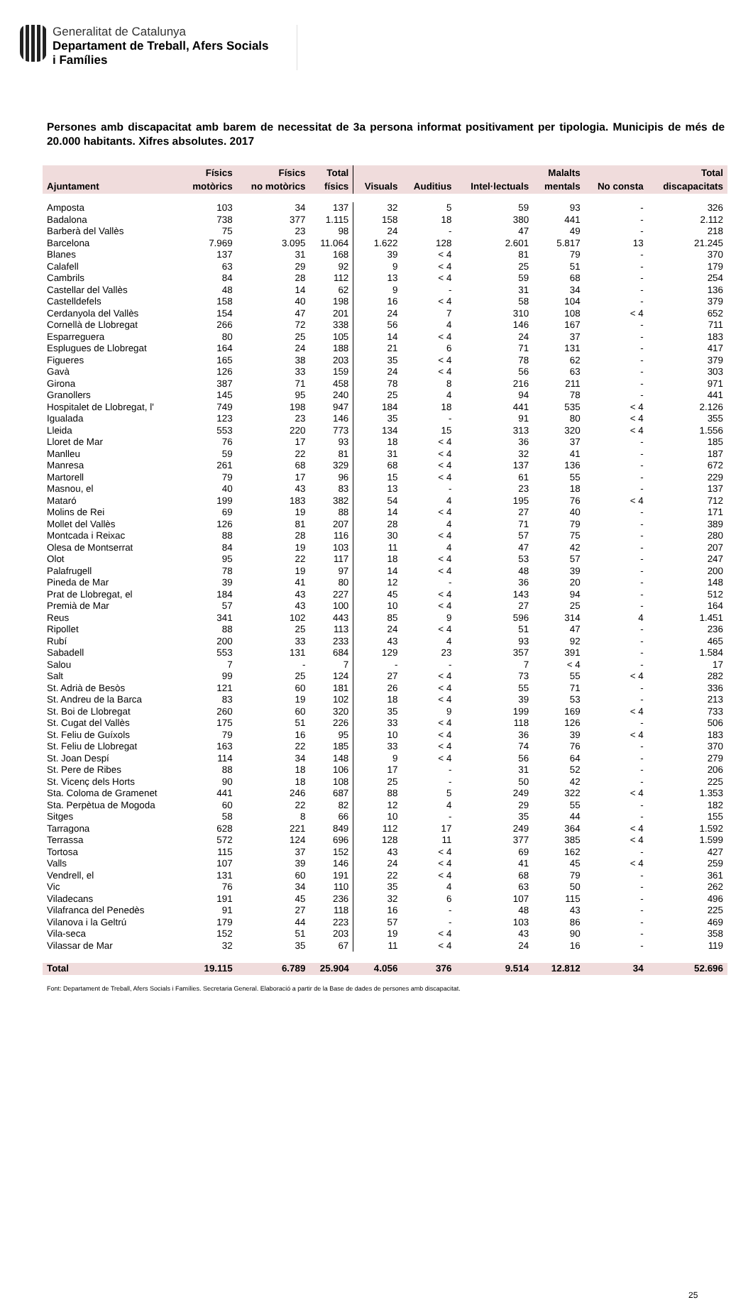Generalitat de Catalunya
Departament de Treball, Afers Socials
i Famílies
Persones amb discapacitat amb barem de necessitat de 3a persona informat positivament per tipologia. Municipis de més de 20.000 habitants. Xifres absolutes. 2017
| Ajuntament | Físics motòrics | Físics no motòrics | Total físics | Visuals | Auditius | Intel·lectuals | Malalts mentals | No consta | Total discapacitats |
| --- | --- | --- | --- | --- | --- | --- | --- | --- | --- |
| Amposta | 103 | 34 | 137 | 32 | 5 | 59 | 93 | - | 326 |
| Badalona | 738 | 377 | 1.115 | 158 | 18 | 380 | 441 | - | 2.112 |
| Barberà del Vallès | 75 | 23 | 98 | 24 | - | 47 | 49 | - | 218 |
| Barcelona | 7.969 | 3.095 | 11.064 | 1.622 | 128 | 2.601 | 5.817 | 13 | 21.245 |
| Blanes | 137 | 31 | 168 | 39 | < 4 | 81 | 79 | - | 370 |
| Calafell | 63 | 29 | 92 | 9 | < 4 | 25 | 51 | - | 179 |
| Cambrils | 84 | 28 | 112 | 13 | < 4 | 59 | 68 | - | 254 |
| Castellar del Vallès | 48 | 14 | 62 | 9 | - | 31 | 34 | - | 136 |
| Castelldefels | 158 | 40 | 198 | 16 | < 4 | 58 | 104 | - | 379 |
| Cerdanyola del Vallès | 154 | 47 | 201 | 24 | 7 | 310 | 108 | < 4 | 652 |
| Cornellà de Llobregat | 266 | 72 | 338 | 56 | 4 | 146 | 167 | - | 711 |
| Esparreguera | 80 | 25 | 105 | 14 | < 4 | 24 | 37 | - | 183 |
| Esplugues de Llobregat | 164 | 24 | 188 | 21 | 6 | 71 | 131 | - | 417 |
| Figueres | 165 | 38 | 203 | 35 | < 4 | 78 | 62 | - | 379 |
| Gavà | 126 | 33 | 159 | 24 | < 4 | 56 | 63 | - | 303 |
| Girona | 387 | 71 | 458 | 78 | 8 | 216 | 211 | - | 971 |
| Granollers | 145 | 95 | 240 | 25 | 4 | 94 | 78 | - | 441 |
| Hospitalet de Llobregat, l' | 749 | 198 | 947 | 184 | 18 | 441 | 535 | < 4 | 2.126 |
| Igualada | 123 | 23 | 146 | 35 | - | 91 | 80 | < 4 | 355 |
| Lleida | 553 | 220 | 773 | 134 | 15 | 313 | 320 | < 4 | 1.556 |
| Lloret de Mar | 76 | 17 | 93 | 18 | < 4 | 36 | 37 | - | 185 |
| Manlleu | 59 | 22 | 81 | 31 | < 4 | 32 | 41 | - | 187 |
| Manresa | 261 | 68 | 329 | 68 | < 4 | 137 | 136 | - | 672 |
| Martorell | 79 | 17 | 96 | 15 | < 4 | 61 | 55 | - | 229 |
| Masnou, el | 40 | 43 | 83 | 13 | - | 23 | 18 | - | 137 |
| Mataró | 199 | 183 | 382 | 54 | 4 | 195 | 76 | < 4 | 712 |
| Molins de Rei | 69 | 19 | 88 | 14 | < 4 | 27 | 40 | - | 171 |
| Mollet del Vallès | 126 | 81 | 207 | 28 | 4 | 71 | 79 | - | 389 |
| Montcada i Reixac | 88 | 28 | 116 | 30 | < 4 | 57 | 75 | - | 280 |
| Olesa de Montserrat | 84 | 19 | 103 | 11 | 4 | 47 | 42 | - | 207 |
| Olot | 95 | 22 | 117 | 18 | < 4 | 53 | 57 | - | 247 |
| Palafrugell | 78 | 19 | 97 | 14 | < 4 | 48 | 39 | - | 200 |
| Pineda de Mar | 39 | 41 | 80 | 12 | - | 36 | 20 | - | 148 |
| Prat de Llobregat, el | 184 | 43 | 227 | 45 | < 4 | 143 | 94 | - | 512 |
| Premià de Mar | 57 | 43 | 100 | 10 | < 4 | 27 | 25 | - | 164 |
| Reus | 341 | 102 | 443 | 85 | 9 | 596 | 314 | 4 | 1.451 |
| Ripollet | 88 | 25 | 113 | 24 | < 4 | 51 | 47 | - | 236 |
| Rubí | 200 | 33 | 233 | 43 | 4 | 93 | 92 | - | 465 |
| Sabadell | 553 | 131 | 684 | 129 | 23 | 357 | 391 | - | 1.584 |
| Salou | 7 | - | 7 | - | - | 7 | < 4 | - | 17 |
| Salt | 99 | 25 | 124 | 27 | < 4 | 73 | 55 | < 4 | 282 |
| St. Adrià de Besòs | 121 | 60 | 181 | 26 | < 4 | 55 | 71 | - | 336 |
| St. Andreu de la Barca | 83 | 19 | 102 | 18 | < 4 | 39 | 53 | - | 213 |
| St. Boi de Llobregat | 260 | 60 | 320 | 35 | 9 | 199 | 169 | < 4 | 733 |
| St. Cugat del Vallès | 175 | 51 | 226 | 33 | < 4 | 118 | 126 | - | 506 |
| St. Feliu de Guíxols | 79 | 16 | 95 | 10 | < 4 | 36 | 39 | < 4 | 183 |
| St. Feliu de Llobregat | 163 | 22 | 185 | 33 | < 4 | 74 | 76 | - | 370 |
| St. Joan Despí | 114 | 34 | 148 | 9 | < 4 | 56 | 64 | - | 279 |
| St. Pere de Ribes | 88 | 18 | 106 | 17 | - | 31 | 52 | - | 206 |
| St. Vicenç dels Horts | 90 | 18 | 108 | 25 | - | 50 | 42 | - | 225 |
| Sta. Coloma de Gramenet | 441 | 246 | 687 | 88 | 5 | 249 | 322 | < 4 | 1.353 |
| Sta. Perpètua de Mogoda | 60 | 22 | 82 | 12 | 4 | 29 | 55 | - | 182 |
| Sitges | 58 | 8 | 66 | 10 | - | 35 | 44 | - | 155 |
| Tarragona | 628 | 221 | 849 | 112 | 17 | 249 | 364 | < 4 | 1.592 |
| Terrassa | 572 | 124 | 696 | 128 | 11 | 377 | 385 | < 4 | 1.599 |
| Tortosa | 115 | 37 | 152 | 43 | < 4 | 69 | 162 | - | 427 |
| Valls | 107 | 39 | 146 | 24 | < 4 | 41 | 45 | < 4 | 259 |
| Vendrell, el | 131 | 60 | 191 | 22 | < 4 | 68 | 79 | - | 361 |
| Vic | 76 | 34 | 110 | 35 | 4 | 63 | 50 | - | 262 |
| Viladecans | 191 | 45 | 236 | 32 | 6 | 107 | 115 | - | 496 |
| Vilafranca del Penedès | 91 | 27 | 118 | 16 | - | 48 | 43 | - | 225 |
| Vilanova i la Geltrú | 179 | 44 | 223 | 57 | - | 103 | 86 | - | 469 |
| Vila-seca | 152 | 51 | 203 | 19 | < 4 | 43 | 90 | - | 358 |
| Vilassar de Mar | 32 | 35 | 67 | 11 | < 4 | 24 | 16 | - | 119 |
| Total | 19.115 | 6.789 | 25.904 | 4.056 | 376 | 9.514 | 12.812 | 34 | 52.696 |
Font: Departament de Treball, Afers Socials i Famílies. Secretaria General. Elaboració a partir de la Base de dades de persones amb discapacitat.
25